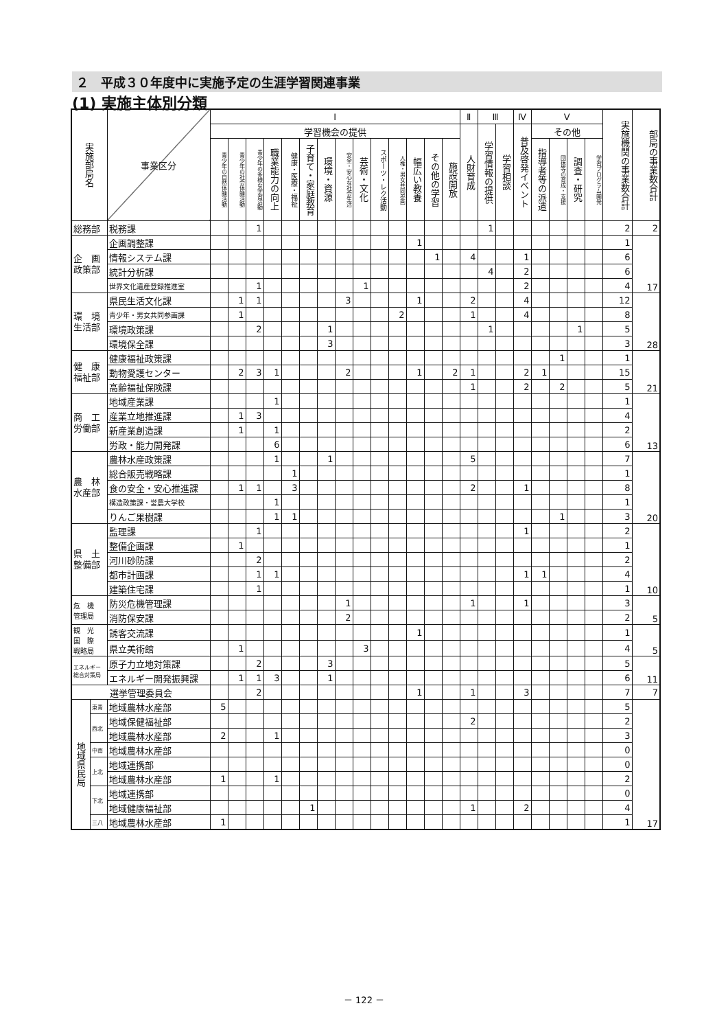２　平成３０年度中に実施予定の生涯学習関連事業
(1) 実施主体別分類
| 実施部局名 | | 事業区分 | Ⅰ | | | | | | | | | | | | | | Ⅱ | Ⅲ | | Ⅳ | Ⅴ | | | | 実施機関の事業数合計 | 部局の事業数合計 |
| --- | --- | --- | --- | --- | --- | --- | --- | --- | --- | --- | --- | --- | --- | --- | --- | --- | --- | --- | --- | --- | --- | --- | --- | --- | --- | --- |
| | | | 学習機会の提供 | | | | | | | | | | | | | | 人財育成 | 学習情報の提供 | 学習相談 | 普及啓発イベント | その他 | | | | | |
| | | | 青少年の自然体験活動 | 青少年の社会体験活動 | 青少年の多様な学習活動 | 職業能力の向上 | 健康・医療・福祉 | 子育て・家庭教育 | 環境・資源 | 安全・安心な社会生活 | 芸術・文化 | スポーツ・レク活動 | 人権・男女共同参画 | 幅広い教養 | その他の学習 | 施設開放 | | | | | 指導者等の派遣 | 団体等の育成・支援 | 調査・研究 | 学習プログラム開発 | | |
| 総務部 | | 税務課 | | | 1 | | | | | | | | | | | | | 1 | | | | | | | 2 | 2 |
| 企 画 政策部 | | 企画調整課 | | | | | | | | | | | | 1 | | | | | | | | | | | 1 | 17 |
| | | 情報システム課 | | | | | | | | | | | | | 1 | | 4 | | | 1 | | | | | 6 | |
| | | 統計分析課 | | | | | | | | | | | | | | | | 4 | | 2 | | | | | 6 | |
| | | 世界文化遺産登録推進室 | | | 1 | | | | | | 1 | | | | | | | | | 2 | | | | | 4 | |
| 環 境 生活部 | | 県民生活文化課 | | 1 | 1 | | | | | 3 | | | | 1 | | | 2 | | | 4 | | | | | 12 | 28 |
| | | 青少年・男女共同参画課 | | 1 | | | | | | | | | 2 | | | | 1 | | | 4 | | | | | 8 | |
| | | 環境政策課 | | | 2 | | | | 1 | | | | | | | | | 1 | | | | | 1 | | 5 | |
| | | 環境保全課 | | | | | | | 3 | | | | | | | | | | | | | | | | 3 | |
| 健 康 福祉部 | | 健康福祉政策課 | | | | | | | | | | | | | | | | | | | | 1 | | | 1 | 21 |
| | | 動物愛護センター | | 2 | 3 | 1 | | | | 2 | | | | 1 | | 2 | 1 | | | 2 | 1 | | | | 15 | |
| | | 高齢福祉保険課 | | | | | | | | | | | | | | | 1 | | | 2 | | 2 | | | 5 | |
| 商 工 労働部 | | 地域産業課 | | | | 1 | | | | | | | | | | | | | | | | | | | 1 | 13 |
| | | 産業立地推進課 | | 1 | 3 | | | | | | | | | | | | | | | | | | | | 4 | |
| | | 新産業創造課 | | 1 | | 1 | | | | | | | | | | | | | | | | | | | 2 | |
| | | 労政・能力開発課 | | | | 6 | | | | | | | | | | | | | | | | | | | 6 | |
| 農 林 水産部 | | 農林水産政策課 | | | | 1 | | | 1 | | | | | | | | 5 | | | | | | | | 7 | 20 |
| | | 総合販売戦略課 | | | | | 1 | | | | | | | | | | | | | | | | | | 1 | |
| | | 食の安全・安心推進課 | | 1 | 1 | | 3 | | | | | | | | | | 2 | | | 1 | | | | | 8 | |
| | | 構造政策課・営農大学校 | | | | 1 | | | | | | | | | | | | | | | | | | | 1 | |
| | | りんご果樹課 | | | | 1 | 1 | | | | | | | | | | | | | | | 1 | | | 3 | |
| 県 土 整備部 | | 監理課 | | | 1 | | | | | | | | | | | | | | | 1 | | | | | 2 | 10 |
| | | 整備企画課 | | 1 | | | | | | | | | | | | | | | | | | | | | 1 | |
| | | 河川砂防課 | | | 2 | | | | | | | | | | | | | | | | | | | | 2 | |
| | | 都市計画課 | | | 1 | 1 | | | | | | | | | | | | | | 1 | 1 | | | | 4 | |
| | | 建築住宅課 | | | 1 | | | | | | | | | | | | | | | | | | | | 1 | |
| 危 機 管理局 | | 防災危機管理課 | | | | | | | | 1 | | | | | | | 1 | | | 1 | | | | | 3 | 5 |
| | | 消防保安課 | | | | | | | | 2 | | | | | | | | | | | | | | | 2 | |
| 観 光 国 際 戦略局 | | 誘客交流課 | | | | | | | | | | | | 1 | | | | | | | | | | | 1 | 5 |
| | | 県立美術館 | | 1 | | | | | | | 3 | | | | | | | | | | | | | | 4 | |
| エネルギー 総合対策局 | | 原子力立地対策課 | | | 2 | | | | 3 | | | | | | | | | | | | | | | | 5 | 11 |
| | | エネルギー開発振興課 | | 1 | 1 | 3 | | | 1 | | | | | | | | | | | | | | | | 6 | |
| 選挙管理委員会 | | | | | 2 | | | | | | | | | 1 | | | 1 | | | 3 | | | | | 7 | 7 |
| 地域県民局 | 東青 | 地域農林水産部 | 5 | | | | | | | | | | | | | | | | | | | | | | 5 | 17 |
| | 西北 | 地域保健福祉部 | | | | | | | | | | | | | | | 2 | | | | | | | | 2 | |
| | | 地域農林水産部 | 2 | | | 1 | | | | | | | | | | | | | | | | | | | 3 | |
| | 中南 | 地域農林水産部 | | | | | | | | | | | | | | | | | | | | | | | 0 | |
| | 上北 | 地域連携部 | | | | | | | | | | | | | | | | | | | | | | | 0 | |
| | | 地域農林水産部 | 1 | | | 1 | | | | | | | | | | | | | | | | | | | 2 | |
| | 下北 | 地域連携部 | | | | | | | | | | | | | | | | | | | | | | | 0 | |
| | | 地域健康福祉部 | | | | | | 1 | | | | | | | | | 1 | | | 2 | | | | | 4 | |
| | 三八 | 地域農林水産部 | 1 | | | | | | | | | | | | | | | | | | | | | | 1 | |
－ 122 －